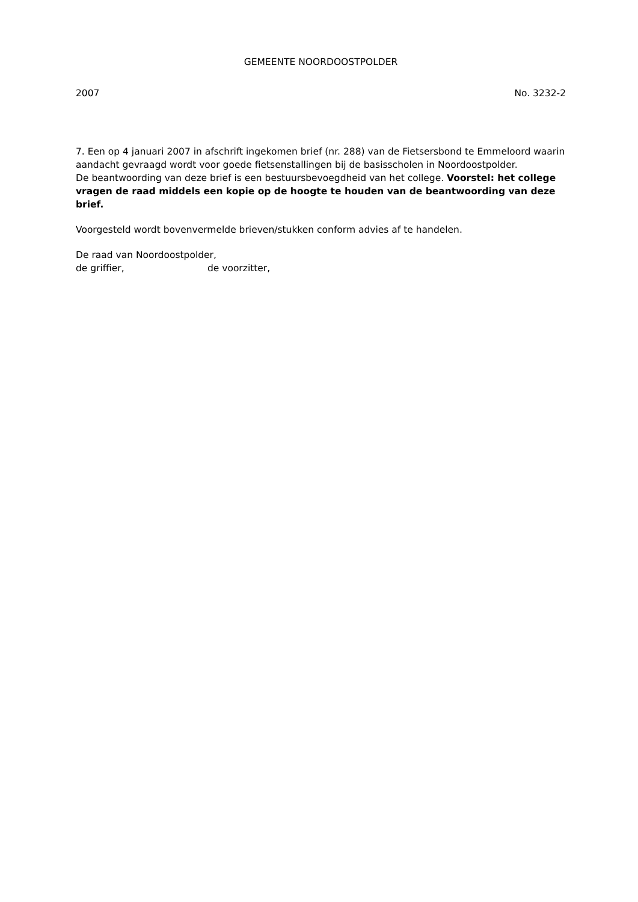GEMEENTE NOORDOOSTPOLDER
2007 No. 3232-2
7. Een op 4 januari 2007 in afschrift ingekomen brief (nr. 288) van de Fietsersbond te Emmeloord waarin aandacht gevraagd wordt voor goede fietsenstallingen bij de basisscholen in Noordoostpolder.
De beantwoording van deze brief is een bestuursbevoegdheid van het college. Voorstel: het college vragen de raad middels een kopie op de hoogte te houden van de beantwoording van deze brief.
Voorgesteld wordt bovenvermelde brieven/stukken conform advies af te handelen.
De raad van Noordoostpolder,
de griffier, de voorzitter,